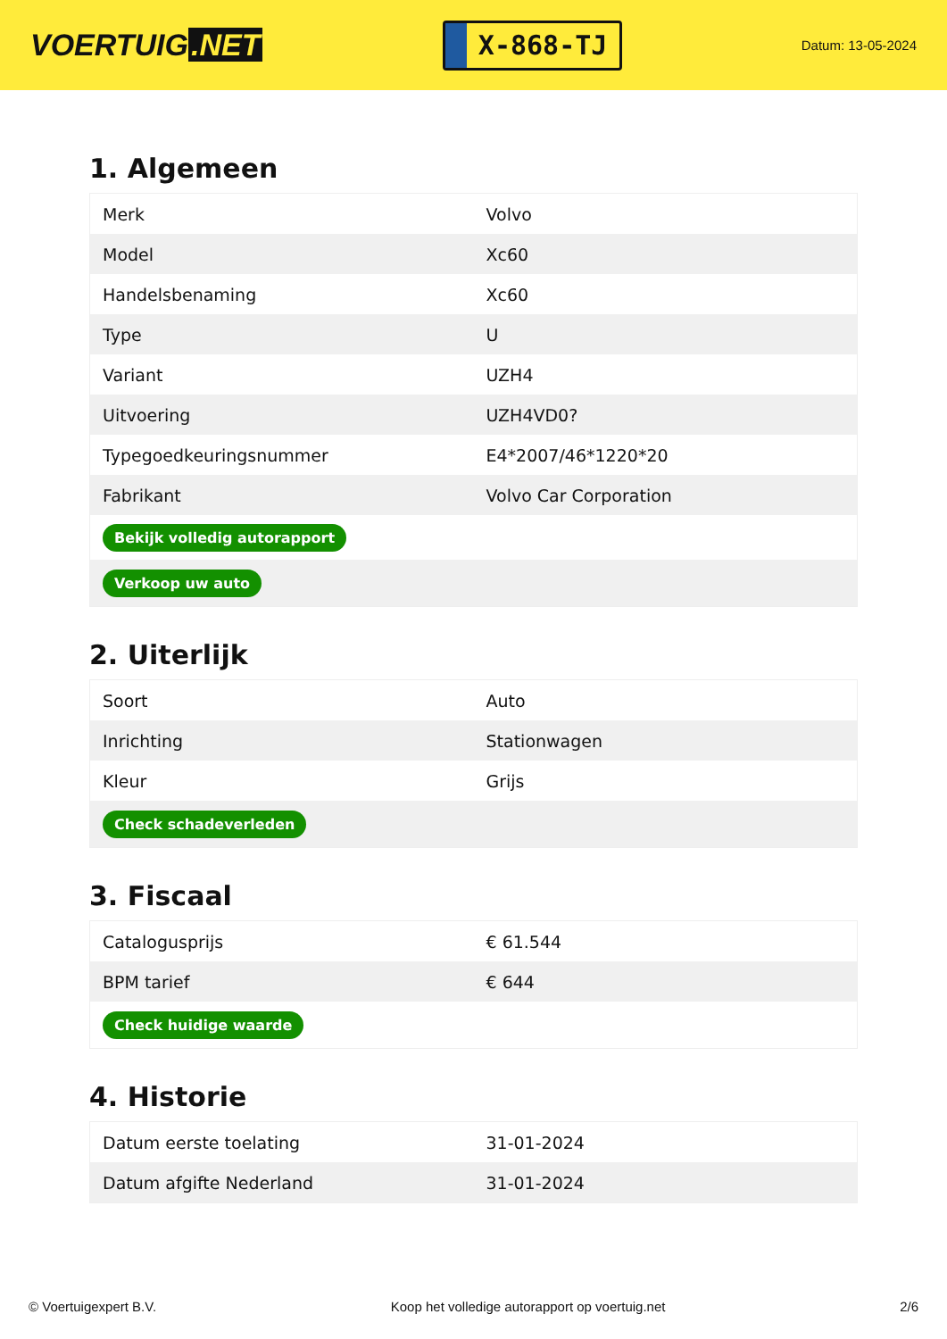VOERTUIG.NET
X-868-TJ
Datum: 13-05-2024
1. Algemeen
| Merk | Volvo |
| Model | Xc60 |
| Handelsbenaming | Xc60 |
| Type | U |
| Variant | UZH4 |
| Uitvoering | UZH4VD0? |
| Typegoedkeuringsnummer | E4*2007/46*1220*20 |
| Fabrikant | Volvo Car Corporation |
| Bekijk volledig autorapport | |
| Verkoop uw auto | |
2. Uiterlijk
| Soort | Auto |
| Inrichting | Stationwagen |
| Kleur | Grijs |
| Check schadeverleden | |
3. Fiscaal
| Catalogusprijs | € 61.544 |
| BPM tarief | € 644 |
| Check huidige waarde | |
4. Historie
| Datum eerste toelating | 31-01-2024 |
| Datum afgifte Nederland | 31-01-2024 |
© Voertuigexpert B.V. Koop het volledige autorapport op voertuig.net 2/6